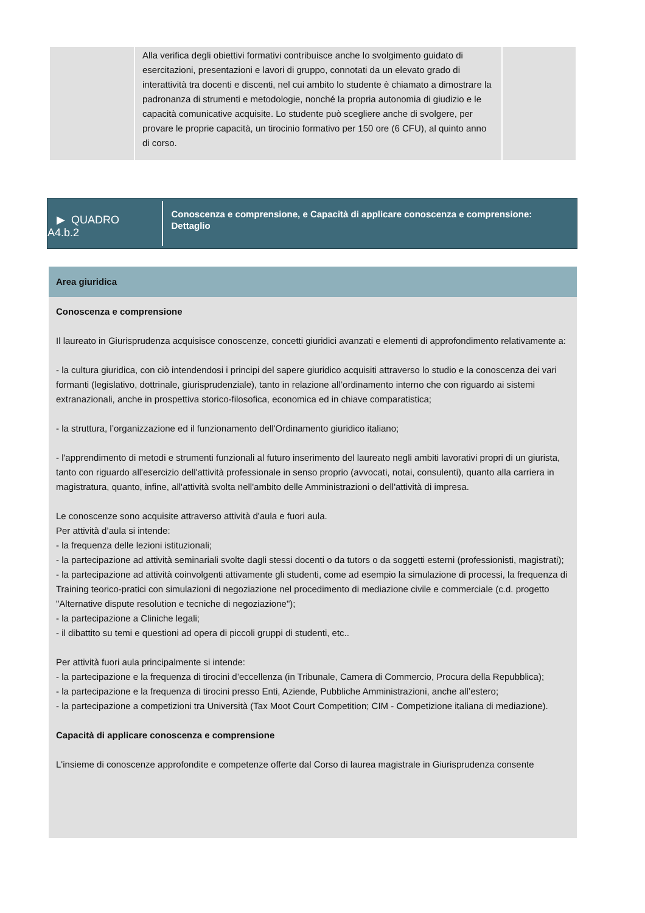| | Alla verifica degli obiettivi formativi contribuisce anche lo svolgimento guidato di esercitazioni, presentazioni e lavori di gruppo, connotati da un elevato grado di interattività tra docenti e discenti, nel cui ambito lo studente è chiamato a dimostrare la padronanza di strumenti e metodologie, nonché la propria autonomia di giudizio e le capacità comunicative acquisite. Lo studente può scegliere anche di svolgere, per provare le proprie capacità, un tirocinio formativo per 150 ore (6 CFU), al quinto anno di corso. | |
▶ QUADRO
A4.b.2
Conoscenza e comprensione, e Capacità di applicare conoscenza e comprensione: Dettaglio
Area giuridica
Conoscenza e comprensione
Il laureato in Giurisprudenza acquisisce conoscenze, concetti giuridici avanzati e elementi di approfondimento relativamente a:
- la cultura giuridica, con ciò intendendosi i principi del sapere giuridico acquisiti attraverso lo studio e la conoscenza dei vari formanti (legislativo, dottrinale, giurisprudenziale), tanto in relazione all’ordinamento interno che con riguardo ai sistemi extranazionali, anche in prospettiva storico-filosofica, economica ed in chiave comparatistica;
- la struttura, l’organizzazione ed il funzionamento dell'Ordinamento giuridico italiano;
- l'apprendimento di metodi e strumenti funzionali al futuro inserimento del laureato negli ambiti lavorativi propri di un giurista, tanto con riguardo all'esercizio dell'attività professionale in senso proprio (avvocati, notai, consulenti), quanto alla carriera in magistratura, quanto, infine, all'attività svolta nell'ambito delle Amministrazioni o dell'attività di impresa.
Le conoscenze sono acquisite attraverso attività d'aula e fuori aula.
Per attività d’aula si intende:
- la frequenza delle lezioni istituzionali;
- la partecipazione ad attività seminariali svolte dagli stessi docenti o da tutors o da soggetti esterni (professionisti, magistrati);
- la partecipazione ad attività coinvolgenti attivamente gli studenti, come ad esempio la simulazione di processi, la frequenza di Training teorico-pratici con simulazioni di negoziazione nel procedimento di mediazione civile e commerciale (c.d. progetto "Alternative dispute resolution e tecniche di negoziazione");
- la partecipazione a Cliniche legali;
- il dibattito su temi e questioni ad opera di piccoli gruppi di studenti, etc..
Per attività fuori aula principalmente si intende:
- la partecipazione e la frequenza di tirocini d’eccellenza (in Tribunale, Camera di Commercio, Procura della Repubblica);
- la partecipazione e la frequenza di tirocini presso Enti, Aziende, Pubbliche Amministrazioni, anche all’estero;
- la partecipazione a competizioni tra Università (Tax Moot Court Competition; CIM - Competizione italiana di mediazione).
Capacità di applicare conoscenza e comprensione
L'insieme di conoscenze approfondite e competenze offerte dal Corso di laurea magistrale in Giurisprudenza consente